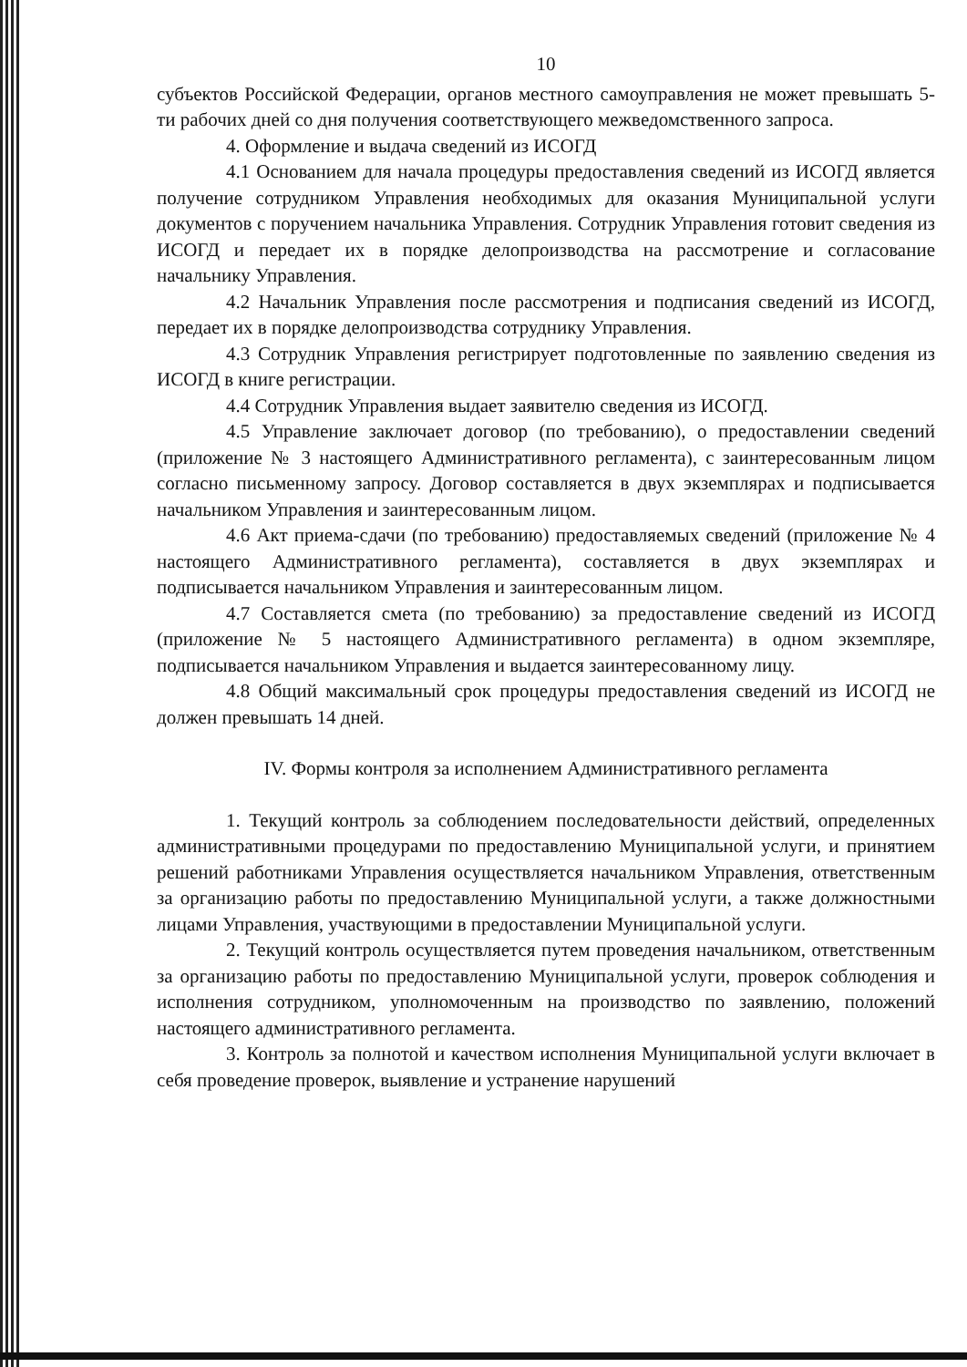10
субъектов Российской Федерации, органов местного самоуправления не может превышать 5-ти рабочих дней со дня получения соответствующего межведомственного запроса.
4. Оформление и выдача сведений из ИСОГД
4.1 Основанием для начала процедуры предоставления сведений из ИСОГД является получение сотрудником Управления необходимых для оказания Муниципальной услуги документов с поручением начальника Управления. Сотрудник Управления готовит сведения из ИСОГД и передает их в порядке делопроизводства на рассмотрение и согласование начальнику Управления.
4.2 Начальник Управления после рассмотрения и подписания сведений из ИСОГД, передает их в порядке делопроизводства сотруднику Управления.
4.3 Сотрудник Управления регистрирует подготовленные по заявлению сведения из ИСОГД в книге регистрации.
4.4 Сотрудник Управления выдает заявителю сведения из ИСОГД.
4.5 Управление заключает договор (по требованию), о предоставлении сведений (приложение № 3 настоящего Административного регламента), с заинтересованным лицом согласно письменному запросу. Договор составляется в двух экземплярах и подписывается начальником Управления и заинтересованным лицом.
4.6 Акт приема-сдачи (по требованию) предоставляемых сведений (приложение № 4 настоящего Административного регламента), составляется в двух экземплярах и подписывается начальником Управления и заинтересованным лицом.
4.7 Составляется смета (по требованию) за предоставление сведений из ИСОГД (приложение № 5 настоящего Административного регламента) в одном экземпляре, подписывается начальником Управления и выдается заинтересованному лицу.
4.8 Общий максимальный срок процедуры предоставления сведений из ИСОГД не должен превышать 14 дней.
IV. Формы контроля за исполнением Административного регламента
1. Текущий контроль за соблюдением последовательности действий, определенных административными процедурами по предоставлению Муниципальной услуги, и принятием решений работниками Управления осуществляется начальником Управления, ответственным за организацию работы по предоставлению Муниципальной услуги, а также должностными лицами Управления, участвующими в предоставлении Муниципальной услуги.
2. Текущий контроль осуществляется путем проведения начальником, ответственным за организацию работы по предоставлению Муниципальной услуги, проверок соблюдения и исполнения сотрудником, уполномоченным на производство по заявлению, положений настоящего административного регламента.
3. Контроль за полнотой и качеством исполнения Муниципальной услуги включает в себя проведение проверок, выявление и устранение нарушений